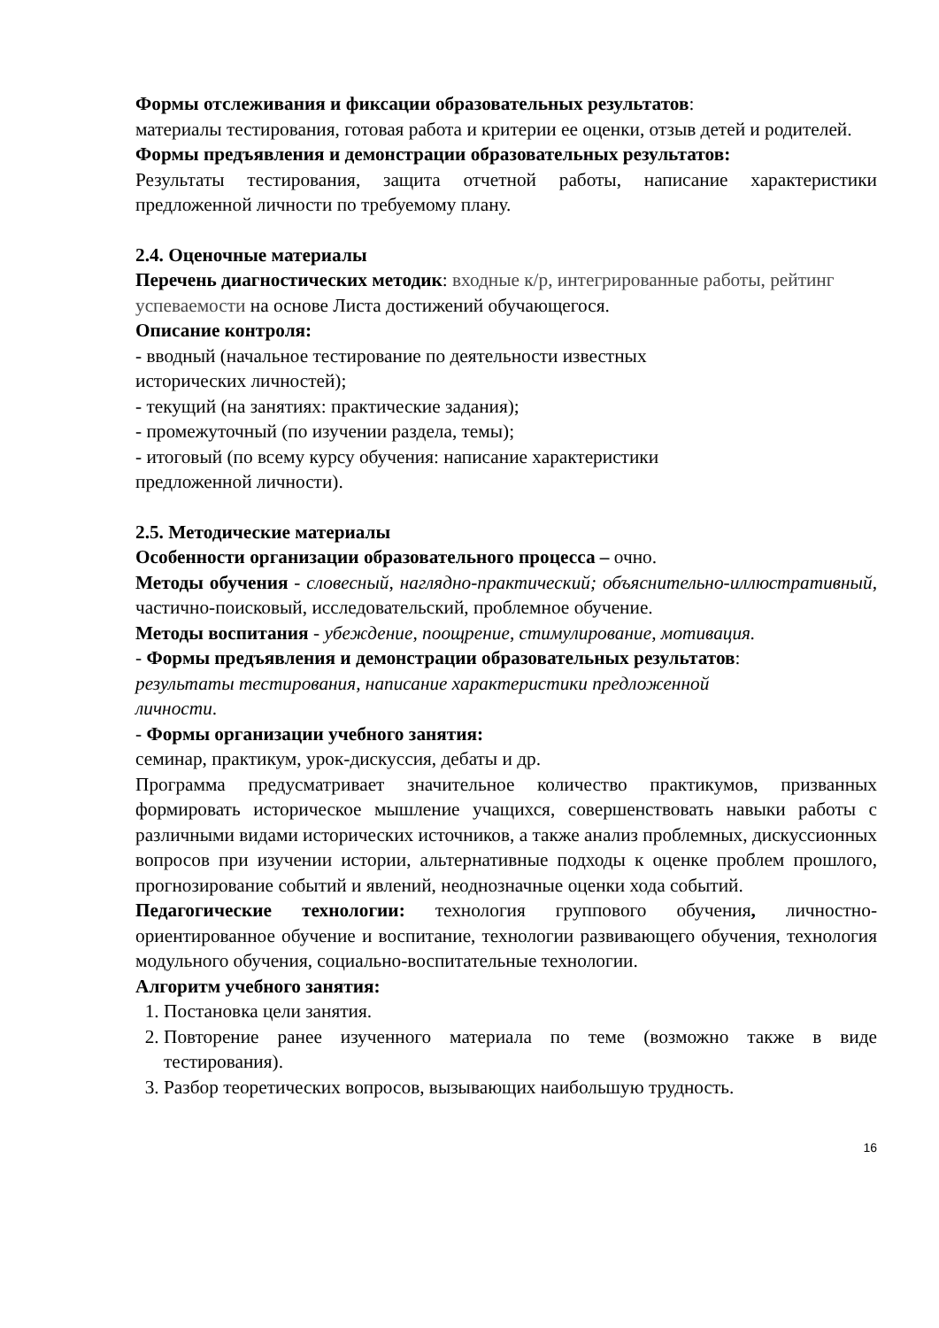Формы отслеживания и фиксации образовательных результатов:
материалы тестирования, готовая работа и критерии ее оценки, отзыв детей и родителей.
Формы предъявления и демонстрации образовательных результатов:
Результаты тестирования, защита отчетной работы, написание характеристики предложенной личности по требуемому плану.
2.4. Оценочные материалы
Перечень диагностических методик: входные к/р, интегрированные работы, рейтинг успеваемости на основе Листа достижений обучающегося.
Описание контроля:
- вводный (начальное тестирование по деятельности известных
исторических личностей);
- текущий (на занятиях: практические задания);
- промежуточный (по изучении раздела, темы);
- итоговый (по всему курсу обучения: написание характеристики
предложенной личности).
2.5. Методические материалы
Особенности организации образовательного процесса – очно.
Методы обучения - словесный, наглядно-практический; объяснительно-иллюстративный, частично-поисковый, исследовательский, проблемное обучение.
Методы воспитания - убеждение, поощрение, стимулирование, мотивация.
- Формы предъявления и демонстрации образовательных результатов:
результаты тестирования, написание характеристики предложенной
личности.
- Формы организации учебного занятия:
семинар, практикум, урок-дискуссия, дебаты и др.
Программа предусматривает значительное количество практикумов, призванных формировать историческое мышление учащихся, совершенствовать навыки работы с различными видами исторических источников, а также анализ проблемных, дискуссионных вопросов при изучении истории, альтернативные подходы к оценке проблем прошлого, прогнозирование событий и явлений, неоднозначные оценки хода событий.
Педагогические технологии: технология группового обучения, личностно-ориентированное обучение и воспитание, технологии развивающего обучения, технология модульного обучения, социально-воспитательные технологии.
Алгоритм учебного занятия:
1. Постановка цели занятия.
2. Повторение ранее изученного материала по теме (возможно также в виде тестирования).
3. Разбор теоретических вопросов, вызывающих наибольшую трудность.
16